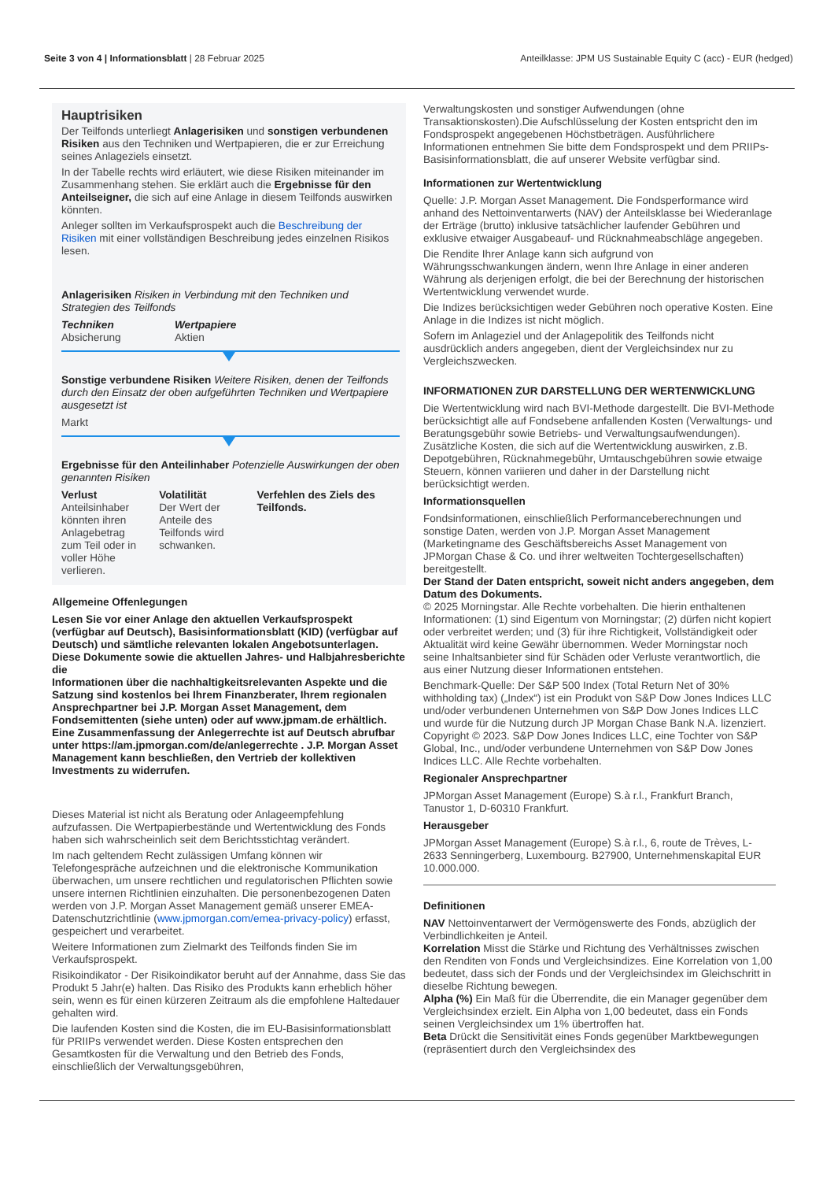Seite 3 von 4 | Informationsblatt | 28 Februar 2025
Anteilklasse: JPM US Sustainable Equity C (acc) - EUR (hedged)
Hauptrisiken
Der Teilfonds unterliegt Anlagerisiken und sonstigen verbundenen Risiken aus den Techniken und Wertpapieren, die er zur Erreichung seines Anlageziels einsetzt.
In der Tabelle rechts wird erläutert, wie diese Risiken miteinander im Zusammenhang stehen. Sie erklärt auch die Ergebnisse für den Anteilseigner, die sich auf eine Anlage in diesem Teilfonds auswirken könnten.
Anleger sollten im Verkaufsprospekt auch die Beschreibung der Risiken mit einer vollständigen Beschreibung jedes einzelnen Risikos lesen.
Anlagerisiken Risiken in Verbindung mit den Techniken und Strategien des Teilfonds
Techniken
Absicherung
Wertpapiere
Aktien
Sonstige verbundene Risiken Weitere Risiken, denen der Teilfonds durch den Einsatz der oben aufgeführten Techniken und Wertpapiere ausgesetzt ist
Markt
Ergebnisse für den Anteilinhaber Potenzielle Auswirkungen der oben genannten Risiken
Verlust
Anteilsinhaber könnten ihren Anlagebetrag zum Teil oder in voller Höhe verlieren.
Volatilität
Der Wert der Anteile des Teilfonds wird schwanken.
Verfehlen des Ziels des Teilfonds.
Allgemeine Offenlegungen
Lesen Sie vor einer Anlage den aktuellen Verkaufsprospekt (verfügbar auf Deutsch), Basisinformationsblatt (KID) (verfügbar auf Deutsch) und sämtliche relevanten lokalen Angebotsunterlagen. Diese Dokumente sowie die aktuellen Jahres- und Halbjahresberichte
die
Informationen über die nachhaltigkeitsrelevanten Aspekte und die Satzung sind kostenlos bei Ihrem Finanzberater, Ihrem regionalen Ansprechpartner bei J.P. Morgan Asset Management, dem Fondsemittenten (siehe unten) oder auf www.jpmam.de erhältlich.
Eine Zusammenfassung der Anlegerrechte ist auf Deutsch abrufbar unter https://am.jpmorgan.com/de/anlegerrechte . J.P. Morgan Asset Management kann beschließen, den Vertrieb der kollektiven Investments zu widerrufen.
Dieses Material ist nicht als Beratung oder Anlageempfehlung aufzufassen. Die Wertpapierbestände und Wertentwicklung des Fonds haben sich wahrscheinlich seit dem Berichtsstichtag verändert.
Im nach geltendem Recht zulässigen Umfang können wir Telefongespräche aufzeichnen und die elektronische Kommunikation überwachen, um unsere rechtlichen und regulatorischen Pflichten sowie unsere internen Richtlinien einzuhalten. Die personenbezogenen Daten werden von J.P. Morgan Asset Management gemäß unserer EMEA-Datenschutzrichtlinie (www.jpmorgan.com/emea-privacy-policy) erfasst, gespeichert und verarbeitet.
Weitere Informationen zum Zielmarkt des Teilfonds finden Sie im Verkaufsprospekt.
Risikoindikator - Der Risikoindikator beruht auf der Annahme, dass Sie das Produkt 5 Jahr(e) halten. Das Risiko des Produkts kann erheblich höher sein, wenn es für einen kürzeren Zeitraum als die empfohlene Haltedauer gehalten wird.
Die laufenden Kosten sind die Kosten, die im EU-Basisinformationsblatt für PRIIPs verwendet werden. Diese Kosten entsprechen den Gesamtkosten für die Verwaltung und den Betrieb des Fonds, einschließlich der Verwaltungsgebühren,
Verwaltungskosten und sonstiger Aufwendungen (ohne Transaktionskosten).Die Aufschlüsselung der Kosten entspricht den im Fondsprospekt angegebenen Höchstbeträgen. Ausführlichere Informationen entnehmen Sie bitte dem Fondsprospekt und dem PRIIPs-Basisinformationsblatt, die auf unserer Website verfügbar sind.
Informationen zur Wertentwicklung
Quelle: J.P. Morgan Asset Management. Die Fondsperformance wird anhand des Nettoinventarwerts (NAV) der Anteilsklasse bei Wiederanlage der Erträge (brutto) inklusive tatsächlicher laufender Gebühren und exklusive etwaiger Ausgabeauf- und Rücknahmeabschläge angegeben.
Die Rendite Ihrer Anlage kann sich aufgrund von Währungsschwankungen ändern, wenn Ihre Anlage in einer anderen Währung als derjenigen erfolgt, die bei der Berechnung der historischen Wertentwicklung verwendet wurde.
Die Indizes berücksichtigen weder Gebühren noch operative Kosten. Eine Anlage in die Indizes ist nicht möglich.
Sofern im Anlageziel und der Anlagepolitik des Teilfonds nicht ausdrücklich anders angegeben, dient der Vergleichsindex nur zu Vergleichszwecken.
INFORMATIONEN ZUR DARSTELLUNG DER WERTENWICKLUNG
Die Wertentwicklung wird nach BVI-Methode dargestellt. Die BVI-Methode berücksichtigt alle auf Fondsebene anfallenden Kosten (Verwaltungs- und Beratungsgebühr sowie Betriebs- und Verwaltungsaufwendungen). Zusätzliche Kosten, die sich auf die Wertentwicklung auswirken, z.B. Depotgebühren, Rücknahmegebühr, Umtauschgebühren sowie etwaige Steuern, können variieren und daher in der Darstellung nicht berücksichtigt werden.
Informationsquellen
Fondsinformationen, einschließlich Performanceberechnungen und sonstige Daten, werden von J.P. Morgan Asset Management (Marketingname des Geschäftsbereichs Asset Management von JPMorgan Chase & Co. und ihrer weltweiten Tochtergesellschaften) bereitgestellt.
Der Stand der Daten entspricht, soweit nicht anders angegeben, dem Datum des Dokuments.
© 2025 Morningstar. Alle Rechte vorbehalten. Die hierin enthaltenen Informationen: (1) sind Eigentum von Morningstar; (2) dürfen nicht kopiert oder verbreitet werden; und (3) für ihre Richtigkeit, Vollständigkeit oder Aktualität wird keine Gewähr übernommen. Weder Morningstar noch seine Inhaltsanbieter sind für Schäden oder Verluste verantwortlich, die aus einer Nutzung dieser Informationen entstehen.
Benchmark-Quelle: Der S&P 500 Index (Total Return Net of 30% withholding tax) („Index“) ist ein Produkt von S&P Dow Jones Indices LLC und/oder verbundenen Unternehmen von S&P Dow Jones Indices LLC und wurde für die Nutzung durch JP Morgan Chase Bank N.A. lizenziert. Copyright © 2023. S&P Dow Jones Indices LLC, eine Tochter von S&P Global, Inc., und/oder verbundene Unternehmen von S&P Dow Jones Indices LLC. Alle Rechte vorbehalten.
Regionaler Ansprechpartner
JPMorgan Asset Management (Europe) S.à r.l., Frankfurt Branch, Tanustor 1, D-60310 Frankfurt.
Herausgeber
JPMorgan Asset Management (Europe) S.à r.l., 6, route de Trèves, L-2633 Senningerberg, Luxembourg. B27900, Unternehmenskapital EUR 10.000.000.
Definitionen
NAV Nettoinventarwert der Vermögenswerte des Fonds, abzüglich der Verbindlichkeiten je Anteil.
Korrelation Misst die Stärke und Richtung des Verhältnisses zwischen den Renditen von Fonds und Vergleichsindizes. Eine Korrelation von 1,00 bedeutet, dass sich der Fonds und der Vergleichsindex im Gleichschritt in dieselbe Richtung bewegen.
Alpha (%) Ein Maß für die Überrendite, die ein Manager gegenüber dem Vergleichsindex erzielt. Ein Alpha von 1,00 bedeutet, dass ein Fonds seinen Vergleichsindex um 1% übertroffen hat.
Beta Drückt die Sensitivität eines Fonds gegenüber Marktbewegungen (repräsentiert durch den Vergleichsindex des